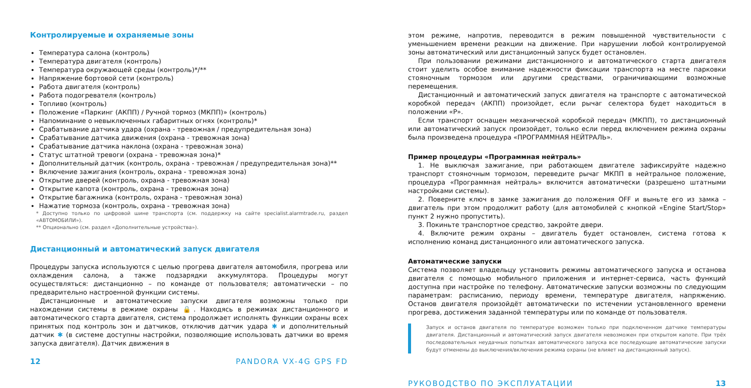Контролируемые и охраняемые зоны
Температура салона (контроль)
Температура двигателя (контроль)
Температура окружающей среды (контроль)*/**
Напряжение бортовой сети (контроль)
Работа двигателя (контроль)
Работа подогревателя (контроль)
Топливо (контроль)
Положение «Паркинг (АКПП) / Ручной тормоз (МКПП)» (контроль)
Напоминание о невыключенных габаритных огнях (контроль)*
Срабатывание датчика удара (охрана - тревожная / предупредительная зона)
Срабатывание датчика движения (охрана - тревожная зона)
Срабатывание датчика наклона (охрана - тревожная зона)
Статус штатной тревоги (охрана - тревожная зона)*
Дополнительный датчик (контроль, охрана - тревожная / предупредительная зона)**
Включение зажигания (контроль, охрана - тревожная зона)
Открытие дверей (контроль, охрана - тревожная зона)
Открытие капота (контроль, охрана - тревожная зона)
Открытие багажника (контроль, охрана - тревожная зона)
Нажатие тормоза (контроль, охрана - тревожная зона)
* Доступно только по цифровой шине транспорта (см. поддержку на сайте specialist.alarmtrade.ru, раздел «АВТОМОБИЛИ»).
** Опционально (см. раздел «Дополнительные устройства»).
Дистанционный и автоматический запуск двигателя
Процедуры запуска используются с целью прогрева двигателя автомобиля, прогрева или охлаждения салона, а также подзарядки аккумулятора. Процедуры могут осуществляться: дистанционно – по команде от пользователя; автоматически – по предварительно настроенной функции системы.
Дистанционные и автоматические запуски двигателя возможны только при нахождении системы в режиме охраны 🔒. Находясь в режимах дистанционного и автоматического старта двигателя, система продолжает исполнять функции охраны всех принятых под контроль зон и датчиков, отключив датчик удара ✱ и дополнительный датчик ✱ (в системе доступны настройки, позволяющие использовать датчики во время запуска двигателя). Датчик движения в
12 PANDORA VX-4G GPS FD
этом режиме, напротив, переводится в режим повышенной чувствительности с уменьшением времени реакции на движение. При нарушении любой контролируемой зоны автоматический или дистанционный запуск будет остановлен.
При пользовании режимами дистанционного и автоматического старта двигателя стоит уделить особое внимание надежности фиксации транспорта на месте парковки стояночным тормозом или другими средствами, ограничивающими возможные перемещения.
Дистанционный и автоматический запуск двигателя на транспорте с автоматической коробкой передач (АКПП) произойдет, если рычаг селектора будет находиться в положении «P».
Если транспорт оснащен механической коробкой передач (МКПП), то дистанционный или автоматический запуск произойдет, только если перед включением режима охраны была произведена процедура «ПРОГРАММНАЯ НЕЙТРАЛЬ».
Пример процедуры «Программная нейтраль»
1. Не выключая зажигание, при работающем двигателе зафиксируйте надежно транспорт стояночным тормозом, переведите рычаг МКПП в нейтральное положение, процедура «Программная нейтраль» включится автоматически (разрешено штатными настройками системы).
2. Поверните ключ в замке зажигания до положения OFF и выньте его из замка – двигатель при этом продолжит работу (для автомобилей с кнопкой «Engine Start/Stop» пункт 2 нужно пропустить).
3. Покиньте транспортное средство, закройте двери.
4. Включите режим охраны – двигатель будет остановлен, система готова к исполнению команд дистанционного или автоматического запуска.
Автоматические запуски
Система позволяет владельцу установить режимы автоматического запуска и останова двигателя с помощью мобильного приложения и интернет-сервиса, часть функций доступна при настройке по телефону. Автоматические запуски возможны по следующим параметрам: расписанию, периоду времени, температуре двигателя, напряжению. Останов двигателя произойдёт автоматически по истечении установленного времени прогрева, достижения заданной температуры или по команде от пользователя.
Запуск и останов двигателя по температуре возможен только при подключенном датчике температуры двигателя. Дистанционный и автоматический запуск двигателя невозможен при открытом капоте. При трёх последовательных неудачных попытках автоматического запуска все последующие автоматические запуски будут отменены до выключения/включения режима охраны (не влияет на дистанционный запуск).
РУКОВОДСТВО ПО ЭКСПЛУАТАЦИИ 13